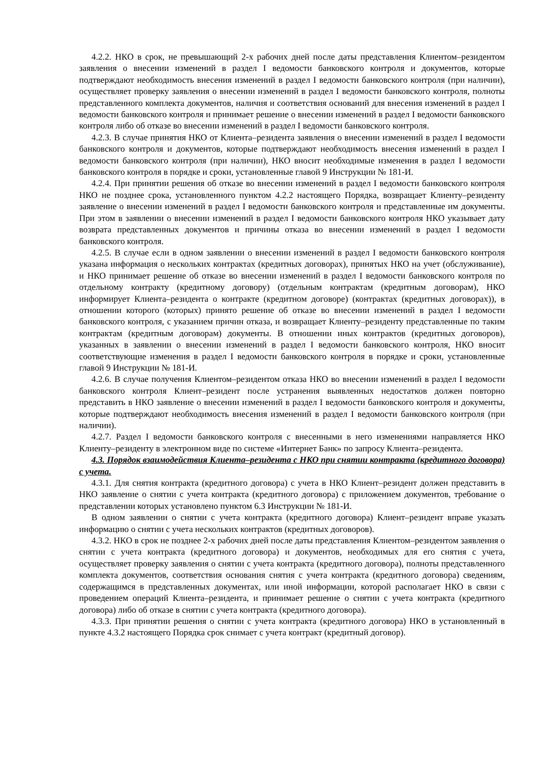4.2.2. НКО в срок, не превышающий 2-х рабочих дней после даты представления Клиентом–резидентом заявления о внесении изменений в раздел I ведомости банковского контроля и документов, которые подтверждают необходимость внесения изменений в раздел I ведомости банковского контроля (при наличии), осуществляет проверку заявления о внесении изменений в раздел I ведомости банковского контроля, полноты представленного комплекта документов, наличия и соответствия оснований для внесения изменений в раздел I ведомости банковского контроля и принимает решение о внесении изменений в раздел I ведомости банковского контроля либо об отказе во внесении изменений в раздел I ведомости банковского контроля.
4.2.3. В случае принятия НКО от Клиента–резидента заявления о внесении изменений в раздел I ведомости банковского контроля и документов, которые подтверждают необходимость внесения изменений в раздел I ведомости банковского контроля (при наличии), НКО вносит необходимые изменения в раздел I ведомости банковского контроля в порядке и сроки, установленные главой 9 Инструкции № 181-И.
4.2.4. При принятии решения об отказе во внесении изменений в раздел I ведомости банковского контроля НКО не позднее срока, установленного пунктом 4.2.2 настоящего Порядка, возвращает Клиенту–резиденту заявление о внесении изменений в раздел I ведомости банковского контроля и представленные им документы. При этом в заявлении о внесении изменений в раздел I ведомости банковского контроля НКО указывает дату возврата представленных документов и причины отказа во внесении изменений в раздел I ведомости банковского контроля.
4.2.5. В случае если в одном заявлении о внесении изменений в раздел I ведомости банковского контроля указана информация о нескольких контрактах (кредитных договорах), принятых НКО на учет (обслуживание), и НКО принимает решение об отказе во внесении изменений в раздел I ведомости банковского контроля по отдельному контракту (кредитному договору) (отдельным контрактам (кредитным договорам), НКО информирует Клиента–резидента о контракте (кредитном договоре) (контрактах (кредитных договорах)), в отношении которого (которых) принято решение об отказе во внесении изменений в раздел I ведомости банковского контроля, с указанием причин отказа, и возвращает Клиенту–резиденту представленные по таким контрактам (кредитным договорам) документы. В отношении иных контрактов (кредитных договоров), указанных в заявлении о внесении изменений в раздел I ведомости банковского контроля, НКО вносит соответствующие изменения в раздел I ведомости банковского контроля в порядке и сроки, установленные главой 9 Инструкции № 181-И.
4.2.6. В случае получения Клиентом–резидентом отказа НКО во внесении изменений в раздел I ведомости банковского контроля Клиент–резидент после устранения выявленных недостатков должен повторно представить в НКО заявление о внесении изменений в раздел I ведомости банковского контроля и документы, которые подтверждают необходимость внесения изменений в раздел I ведомости банковского контроля (при наличии).
4.2.7. Раздел I ведомости банковского контроля с внесенными в него изменениями направляется НКО Клиенту–резиденту в электронном виде по системе «Интернет Банк» по запросу Клиента–резидента.
4.3. Порядок взаимодействия Клиента–резидента с НКО при снятии контракта (кредитного договора) с учета.
4.3.1. Для снятия контракта (кредитного договора) с учета в НКО Клиент–резидент должен представить в НКО заявление о снятии с учета контракта (кредитного договора) с приложением документов, требование о представлении которых установлено пунктом 6.3 Инструкции № 181-И.
В одном заявлении о снятии с учета контракта (кредитного договора) Клиент–резидент вправе указать информацию о снятии с учета нескольких контрактов (кредитных договоров).
4.3.2. НКО в срок не позднее 2-х рабочих дней после даты представления Клиентом–резидентом заявления о снятии с учета контракта (кредитного договора) и документов, необходимых для его снятия с учета, осуществляет проверку заявления о снятии с учета контракта (кредитного договора), полноты представленного комплекта документов, соответствия основания снятия с учета контракта (кредитного договора) сведениям, содержащимся в представленных документах, или иной информации, которой располагает НКО в связи с проведением операций Клиента–резидента, и принимает решение о снятии с учета контракта (кредитного договора) либо об отказе в снятии с учета контракта (кредитного договора).
4.3.3. При принятии решения о снятии с учета контракта (кредитного договора) НКО в установленный в пункте 4.3.2 настоящего Порядка срок снимает с учета контракт (кредитный договор).